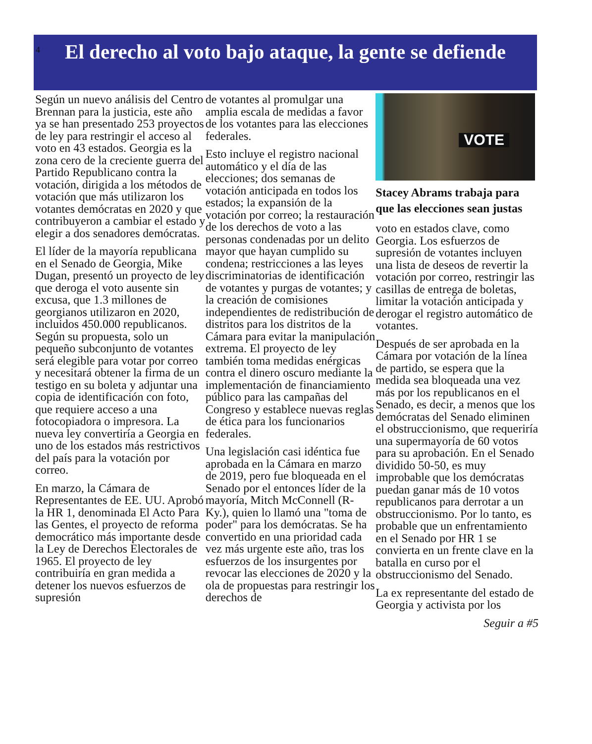4
El derecho al voto bajo ataque, la gente se defiende
Según un nuevo análisis del Centro Brennan para la justicia, este año ya se han presentado 253 proyectos de ley para restringir el acceso al voto en 43 estados. Georgia es la zona cero de la creciente guerra del Partido Republicano contra la votación, dirigida a los métodos de votación que más utilizaron los votantes demócratas en 2020 y que contribuyeron a cambiar el estado y elegir a dos senadores demócratas.
El líder de la mayoría republicana en el Senado de Georgia, Mike Dugan, presentó un proyecto de ley que deroga el voto ausente sin excusa, que 1.3 millones de georgianos utilizaron en 2020, incluidos 450.000 republicanos. Según su propuesta, solo un pequeño subconjunto de votantes será elegible para votar por correo y necesitará obtener la firma de un testigo en su boleta y adjuntar una copia de identificación con foto, que requiere acceso a una fotocopiadora o impresora. La nueva ley convertiría a Georgia en uno de los estados más restrictivos del país para la votación por correo.
En marzo, la Cámara de Representantes de EE. UU. Aprobó la HR 1, denominada El Acto Para las Gentes, el proyecto de reforma democrático más importante desde la Ley de Derechos Electorales de 1965. El proyecto de ley contribuiría en gran medida a detener los nuevos esfuerzos de supresión
de votantes al promulgar una amplia escala de medidas a favor de los votantes para las elecciones federales.
Esto incluye el registro nacional automático y el día de las elecciones; dos semanas de votación anticipada en todos los estados; la expansión de la votación por correo; la restauración de los derechos de voto a las personas condenadas por un delito mayor que hayan cumplido su condena; restricciones a las leyes discriminatorias de identificación de votantes y purgas de votantes; y la creación de comisiones independientes de redistribución de distritos para los distritos de la Cámara para evitar la manipulación extrema. El proyecto de ley también toma medidas enérgicas contra el dinero oscuro mediante la implementación de financiamiento público para las campañas del Congreso y establece nuevas reglas de ética para los funcionarios federales.
Una legislación casi idéntica fue aprobada en la Cámara en marzo de 2019, pero fue bloqueada en el Senado por el entonces líder de la mayoría, Mitch McConnell (R-Ky.), quien lo llamó una "toma de poder" para los demócratas. Se ha convertido en una prioridad cada vez más urgente este año, tras los esfuerzos de los insurgentes por revocar las elecciones de 2020 y la ola de propuestas para restringir los derechos de
VOTE
Stacey Abrams trabaja para que las elecciones sean justas
voto en estados clave, como Georgia. Los esfuerzos de supresión de votantes incluyen una lista de deseos de revertir la votación por correo, restringir las casillas de entrega de boletas, limitar la votación anticipada y derogar el registro automático de votantes.
Después de ser aprobada en la Cámara por votación de la línea de partido, se espera que la medida sea bloqueada una vez más por los republicanos en el Senado, es decir, a menos que los demócratas del Senado eliminen el obstruccionismo, que requeriría una supermayoría de 60 votos para su aprobación. En el Senado dividido 50-50, es muy improbable que los demócratas puedan ganar más de 10 votos republicanos para derrotar a un obstruccionismo. Por lo tanto, es probable que un enfrentamiento en el Senado por HR 1 se convierta en un frente clave en la batalla en curso por el obstruccionismo del Senado.
La ex representante del estado de Georgia y activista por los
Seguir a #5